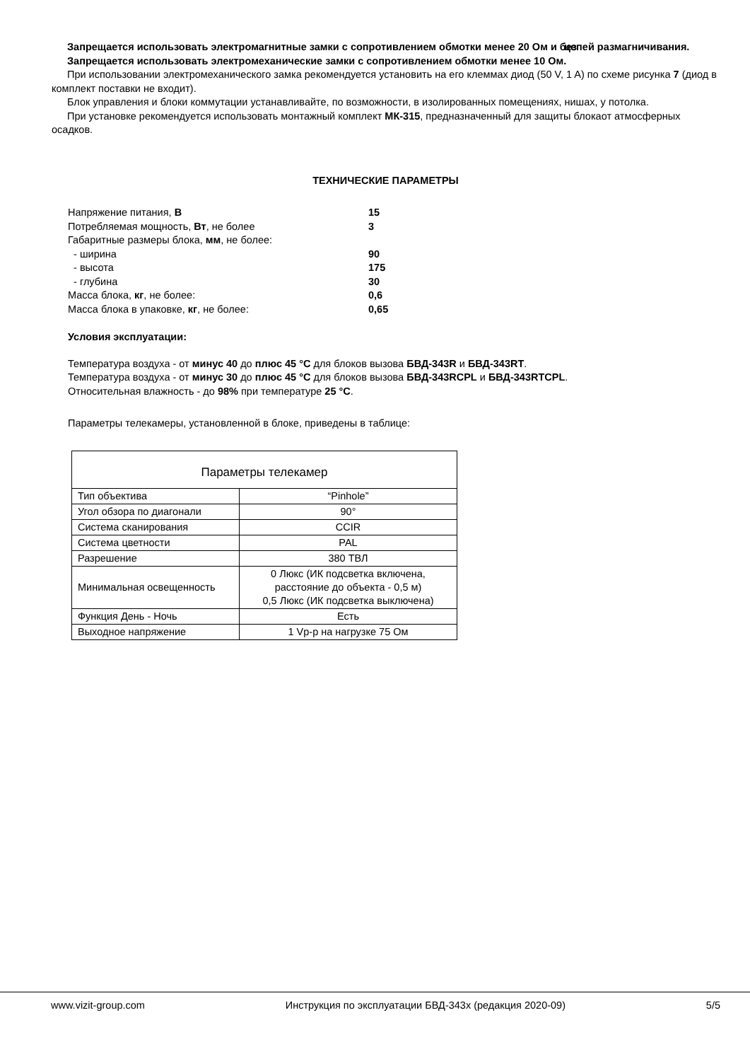Запрещается использовать электромагнитные замки с сопротивлением обмотки менее 20 Ом и без цепей размагничивания.
Запрещается использовать электромеханические замки с сопротивлением обмотки менее 10 Ом.
При использовании электромеханического замка рекомендуется установить на его клеммах диод (50 V, 1 A) по схеме рисунка 7 (диод в комплект поставки не входит).
Блок управления и блоки коммутации устанавливайте, по возможности, в изолированных помещениях, нишах, у потолка.
При установке рекомендуется использовать монтажный комплект МК-315, предназначенный для защиты блокаот атмосферных осадков.
ТЕХНИЧЕСКИЕ ПАРАМЕТРЫ
| Напряжение питания, В | 15 |
| Потребляемая мощность, Вт , не более | 3 |
| Габаритные размеры блока, мм , не более: | |
| - ширина | 90 |
| - высота | 175 |
| - глубина | 30 |
| Масса блока, кг , не более: | 0,6 |
| Масса блока в упаковке, кг , не более: | 0,65 |
Условия эксплуатации:
Температура воздуха - от минус 40 до плюс 45 °С для блоков вызова БВД-343R и БВД-343RT.
Температура воздуха - от минус 30 до плюс 45 °С для блоков вызова БВД-343RCPL и БВД-343RTCPL.
Относительная влажность - до 98% при температуре 25 °С.
Параметры телекамеры, установленной в блоке, приведены в таблице:
| Параметры телекамер | |
| --- | --- |
| Тип объектива | “Pinhole” |
| Угол обзора по диагонали | 90° |
| Система сканирования | CCIR |
| Система цветности | PAL |
| Разрешение | 380 ТВЛ |
| Минимальная освещенность | 0 Люкс (ИК подсветка включена, расстояние до объекта - 0,5 м) 0,5 Люкс (ИК подсветка выключена) |
| Функция День - Ночь | Есть |
| Выходное напряжение | 1 Vp-p на нагрузке 75 Ом |
www.vizit-group.com Инструкция по эксплуатации БВД-343х (редакция 2020-09) 5/5